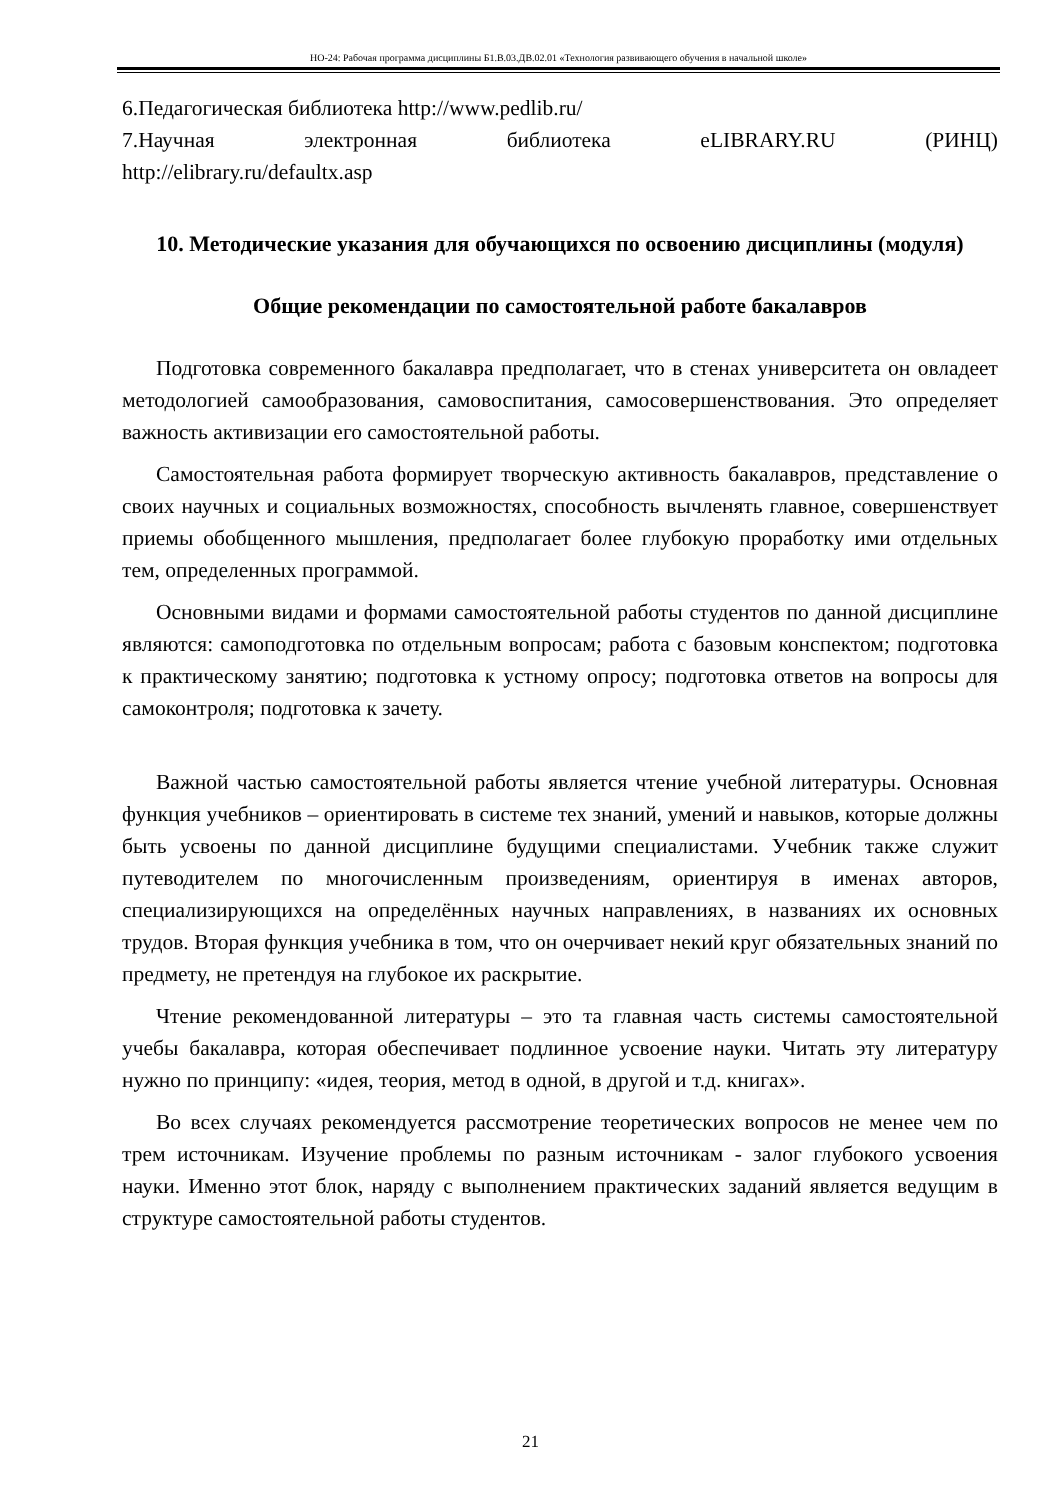НО-24: Рабочая программа дисциплины Б1.В.03.ДВ.02.01 «Технология развивающего обучения в начальной школе»
6.Педагогическая библиотека http://www.pedlib.ru/
7.Научная электронная библиотека eLIBRARY.RU (РИНЦ)
http://elibrary.ru/defaultx.asp
10. Методические указания для обучающихся по освоению дисциплины (модуля)
Общие рекомендации по самостоятельной работе бакалавров
Подготовка современного бакалавра предполагает, что в стенах университета он овладеет методологией самообразования, самовоспитания, самосовершенствования. Это определяет важность активизации его самостоятельной работы.
Самостоятельная работа формирует творческую активность бакалавров, представление о своих научных и социальных возможностях, способность вычленять главное, совершенствует приемы обобщенного мышления, предполагает более глубокую проработку ими отдельных тем, определенных программой.
Основными видами и формами самостоятельной работы студентов по данной дисциплине являются: самоподготовка по отдельным вопросам; работа с базовым конспектом; подготовка к практическому занятию; подготовка к устному опросу; подготовка ответов на вопросы для самоконтроля; подготовка к зачету.
Важной частью самостоятельной работы является чтение учебной литературы. Основная функция учебников – ориентировать в системе тех знаний, умений и навыков, которые должны быть усвоены по данной дисциплине будущими специалистами. Учебник также служит путеводителем по многочисленным произведениям, ориентируя в именах авторов, специализирующихся на определённых научных направлениях, в названиях их основных трудов. Вторая функция учебника в том, что он очерчивает некий круг обязательных знаний по предмету, не претендуя на глубокое их раскрытие.
Чтение рекомендованной литературы – это та главная часть системы самостоятельной учебы бакалавра, которая обеспечивает подлинное усвоение науки. Читать эту литературу нужно по принципу: «идея, теория, метод в одной, в другой и т.д. книгах».
Во всех случаях рекомендуется рассмотрение теоретических вопросов не менее чем по трем источникам. Изучение проблемы по разным источникам - залог глубокого усвоения науки. Именно этот блок, наряду с выполнением практических заданий является ведущим в структуре самостоятельной работы студентов.
21